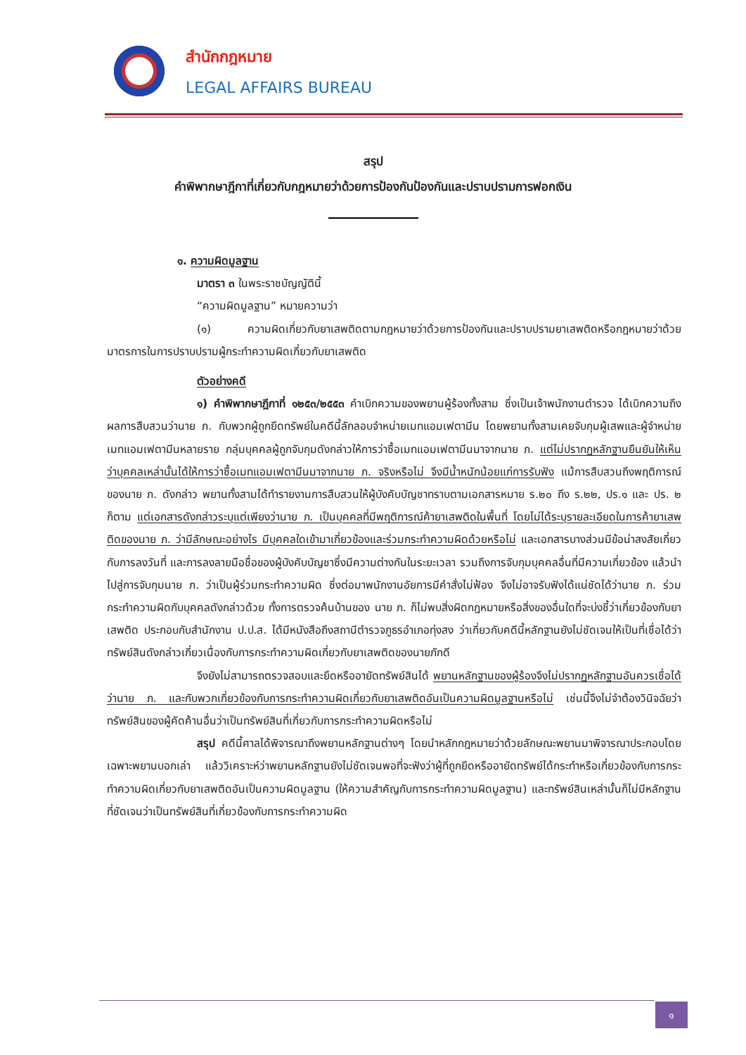สำนักกฎหมาย
LEGAL AFFAIRS BUREAU
สรุป
คำพิพากษาฎีกาที่เกี่ยวกับกฎหมายว่าด้วยการป้องกันป้องกันและปราบปรามการฟอกเงิน
๑. ความผิดมูลฐาน
มาตรา ๓ ในพระราชบัญญัตินี้
“ความผิดมูลฐาน” หมายความว่า
(๑) ความผิดเกี่ยวกับยาเสพติดตามกฎหมายว่าด้วยการป้องกันและปราบปรามยาเสพติดหรือกฎหมายว่าด้วยมาตรการในการปราบปรามผู้กระทำความผิดเกี่ยวกับยาเสพติด
ตัวอย่างคดี
๑) คำพิพากษาฎีกาที่ ๑๒๕๓/๒๕๕๓ คำเบิกความของพยานผู้ร้องทั้งสาม ซึ่งเป็นเจ้าพนักงานตำรวจ ได้เบิกความถึงผลการสืบสวนว่านาย ภ. กับพวกผู้ถูกยึดทรัพย์ในคดีนี้ลักลอบจำหน่ายเมทแอมเฟตามีน โดยพยานทั้งสามเคยจับกุมผู้เสพและผู้จำหน่ายเมทแอมเฟตามีนหลายราย กลุ่มบุคคลผู้ถูกจับกุมดังกล่าวให้การว่าซื้อเมทแอมเฟตามีนมาจากนาย ภ. แต่ไม่ปรากฏหลักฐานยืนยันให้เห็นว่าบุคคลเหล่านั้นได้ให้การว่าซื้อเมทแอมเฟตามีนมาจากนาย ภ. จริงหรือไม่ จึงมีน้ำหนักน้อยแก่การรับฟัง แม้การสืบสวนถึงพฤติการณ์ของนาย ภ. ดังกล่าว พยานทั้งสามได้ทำรายงานการสืบสวนให้ผู้บังคับบัญชาทราบตามเอกสารหมาย ร.๒๐ ถึง ร.๒๒, ปร.๑ และ ปร. ๒ ก็ตาม แต่เอกสารดังกล่าวระบุแต่เพียงว่านาย ภ. เป็นบุคคลที่มีพฤติการณ์ค้ายาเสพติดในพื้นที่ โดยไม่ได้ระบุรายละเอียดในการค้ายาเสพติดของนาย ภ. ว่ามีลักษณะอย่างไร มีบุคคลใดเข้ามาเกี่ยวข้องและร่วมกระทำความผิดด้วยหรือไม่ และเอกสารบางส่วนมีข้อน่าสงสัยเกี่ยวกับการลงวันที่ และการลงลายมือชื่อของผู้บังคับบัญชาซึ่งมีความต่างกันในระยะเวลา รวมถึงการจับกุมบุคคลอื่นที่มีความเกี่ยวข้อง แล้วนำไปสู่การจับกุมนาย ภ. ว่าเป็นผู้ร่วมกระทำความผิด ซึ่งต่อมาพนักงานอัยการมีคำสั่งไม่ฟ้อง จึงไม่อาจรับฟังได้แน่ชัดได้ว่านาย ภ. ร่วมกระทำความผิดกับบุคคลดังกล่าวด้วย ทั้งการตรวจค้นบ้านของ นาย ภ. ก็ไม่พบสิ่งผิดกฎหมายหรือสิ่งของอื่นใดที่จะบ่งชี้ว่าเกี่ยวข้องกับยาเสพติด ประกอบกับสำนักงาน ป.ป.ส. ได้มีหนังสือถึงสถานีตำรวจภูธรอำเภอทุ่งสง ว่าเกี่ยวกับคดีนี้หลักฐานยังไม่ชัดเจนให้เป็นที่เชื่อได้ว่าทรัพย์สินดังกล่าวเกี่ยวเนื่องกับการกระทำความผิดเกี่ยวกับยาเสพติดของนายภักดี
จึงยังไม่สามารถตรวจสอบและยึดหรืออายัดทรัพย์สินได้ พยานหลักฐานของผู้ร้องจึงไม่ปรากฏหลักฐานอันควรเชื่อได้ว่านาย ภ. และกับพวกเกี่ยวข้องกับการกระทำความผิดเกี่ยวกับยาเสพติดอันเป็นความผิดมูลฐานหรือไม่ เช่นนี้จึงไม่จำต้องวินิจฉัยว่าทรัพย์สินของผู้คัดค้านอื่นว่าเป็นทรัพย์สินที่เกี่ยวกับการกระทำความผิดหรือไม่
สรุป คดีนี้ศาลได้พิจารณาถึงพยานหลักฐานต่างๆ โดยนำหลักกฎหมายว่าด้วยลักษณะพยานมาพิจารณาประกอบโดยเฉพาะพยานบอกเล่า แล้ววิเคราะห์ว่าพยานหลักฐานยังไม่ชัดเจนพอที่จะฟังว่าผู้ที่ถูกยึดหรืออายัดทรัพย์ได้กระทำหรือเกี่ยวข้องกับการกระทำความผิดเกี่ยวกับยาเสพติดอันเป็นความผิดมูลฐาน (ให้ความสำคัญกับการกระทำความผิดมูลฐาน) และทรัพย์สินเหล่านั้นก็ไม่มีหลักฐานที่ชัดเจนว่าเป็นทรัพย์สินที่เกี่ยวข้องกับการกระทำความผิด
๑